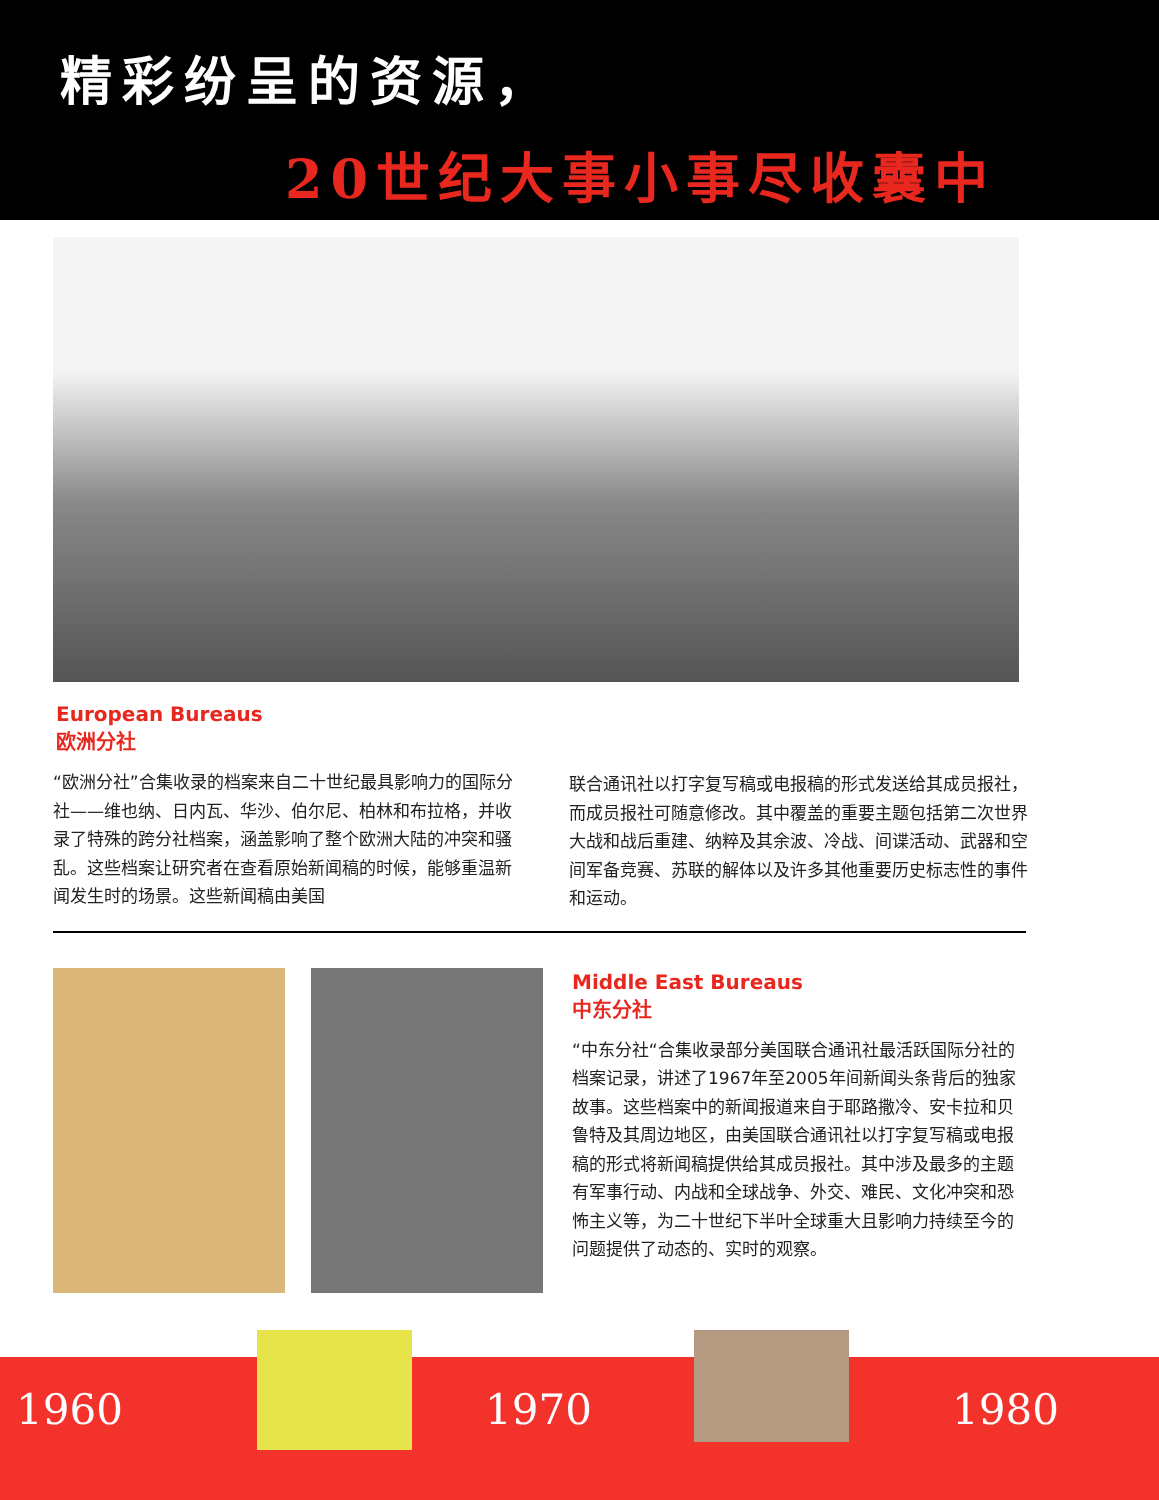精彩纷呈的资源，
20世纪大事小事尽收囊中
European Bureaus
欧洲分社
“欧洲分社”合集收录的档案来自二十世纪最具影响力的国际分社——维也纳、日内瓦、华沙、伯尔尼、柏林和布拉格，并收录了特殊的跨分社档案，涵盖影响了整个欧洲大陆的冲突和骚乱。这些档案让研究者在查看原始新闻稿的时候，能够重温新闻发生时的场景。这些新闻稿由美国
联合通讯社以打字复写稿或电报稿的形式发送给其成员报社，而成员报社可随意修改。其中覆盖的重要主题包括第二次世界大战和战后重建、纳粹及其余波、冷战、间谍活动、武器和空间军备竞赛、苏联的解体以及许多其他重要历史标志性的事件和运动。
Middle East Bureaus
中东分社
“中东分社“合集收录部分美国联合通讯社最活跃国际分社的档案记录，讲述了1967年至2005年间新闻头条背后的独家故事。这些档案中的新闻报道来自于耶路撒冷、安卡拉和贝鲁特及其周边地区，由美国联合通讯社以打字复写稿或电报稿的形式将新闻稿提供给其成员报社。其中涉及最多的主题有军事行动、内战和全球战争、外交、难民、文化冲突和恐怖主义等，为二十世纪下半叶全球重大且影响力持续至今的问题提供了动态的、实时的观察。
1960 1970 1980